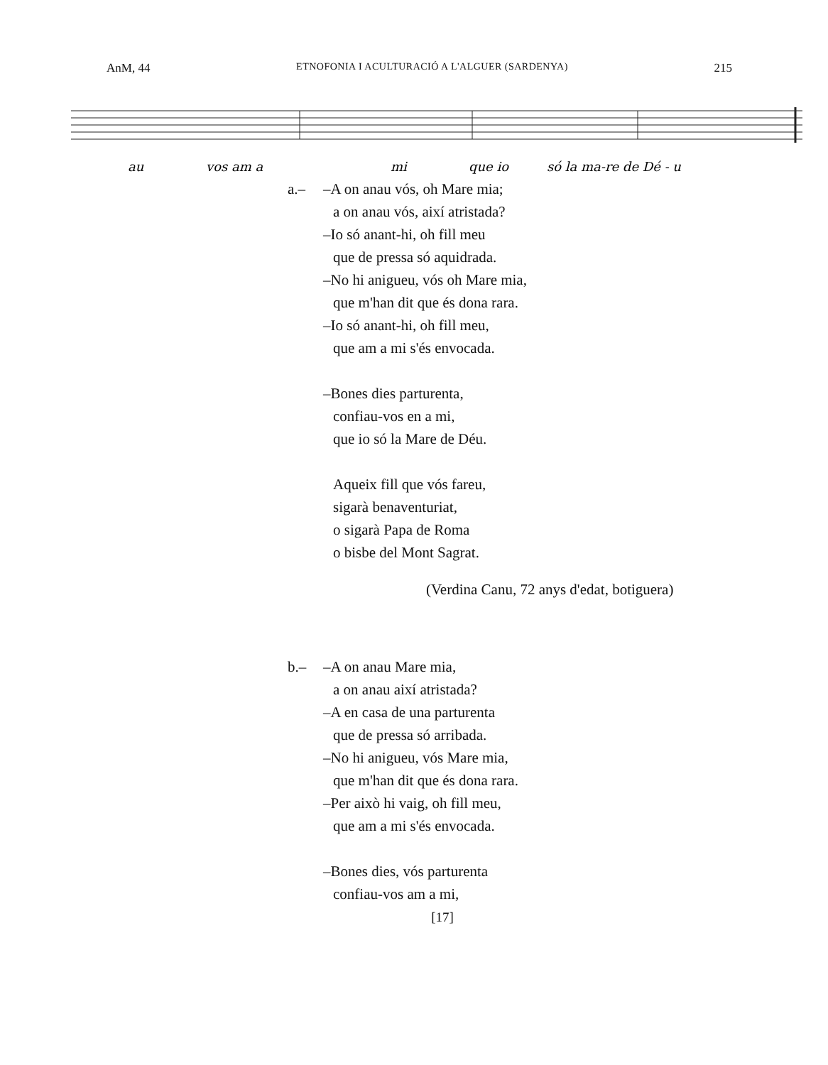AnM, 44 ETNOFONIA I ACULTURACIÓ A L'ALGUER (SARDENYA) 215
au
vos am a
mi
que io
só la ma-re de Dé - u
a.– –A on anau vós, oh Mare mia;
a on anau vós, així atristada?
–Io só anant-hi, oh fill meu
que de pressa só aquidrada.
–No hi anigueu, vós oh Mare mia,
que m'han dit que és dona rara.
–Io só anant-hi, oh fill meu,
que am a mi s'és envocada.
–Bones dies parturenta,
confiau-vos en a mi,
que io só la Mare de Déu.
Aqueix fill que vós fareu,
sigarà benaventuriat,
o sigarà Papa de Roma
o bisbe del Mont Sagrat.
(Verdina Canu, 72 anys d'edat, botiguera)
b.– –A on anau Mare mia,
a on anau així atristada?
–A en casa de una parturenta
que de pressa só arribada.
–No hi anigueu, vós Mare mia,
que m'han dit que és dona rara.
–Per això hi vaig, oh fill meu,
que am a mi s'és envocada.
–Bones dies, vós parturenta
confiau-vos am a mi,
[17]